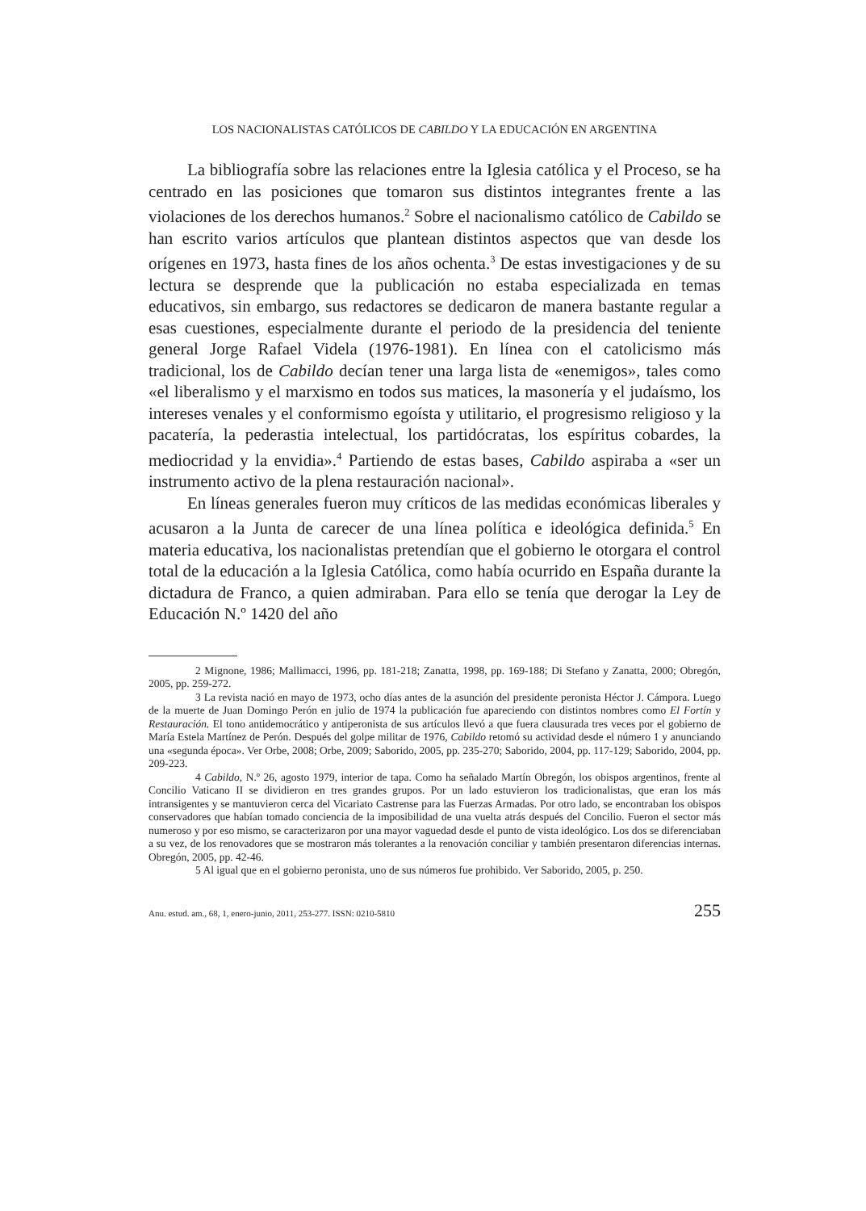LOS NACIONALISTAS CATÓLICOS DE CABILDO Y LA EDUCACIÓN EN ARGENTINA
La bibliografía sobre las relaciones entre la Iglesia católica y el Proceso, se ha centrado en las posiciones que tomaron sus distintos integrantes frente a las violaciones de los derechos humanos.<sup>2</sup> Sobre el nacionalismo católico de Cabildo se han escrito varios artículos que plantean distintos aspectos que van desde los orígenes en 1973, hasta fines de los años ochenta.<sup>3</sup> De estas investigaciones y de su lectura se desprende que la publicación no estaba especializada en temas educativos, sin embargo, sus redactores se dedicaron de manera bastante regular a esas cuestiones, especialmente durante el periodo de la presidencia del teniente general Jorge Rafael Videla (1976-1981). En línea con el catolicismo más tradicional, los de Cabildo decían tener una larga lista de «enemigos», tales como «el liberalismo y el marxismo en todos sus matices, la masonería y el judaísmo, los intereses venales y el conformismo egoísta y utilitario, el progresismo religioso y la pacatería, la pederastia intelectual, los partidócratas, los espíritus cobardes, la mediocridad y la envidia».<sup>4</sup> Partiendo de estas bases, Cabildo aspiraba a «ser un instrumento activo de la plena restauración nacional».
En líneas generales fueron muy críticos de las medidas económicas liberales y acusaron a la Junta de carecer de una línea política e ideológica definida.<sup>5</sup> En materia educativa, los nacionalistas pretendían que el gobierno le otorgara el control total de la educación a la Iglesia Católica, como había ocurrido en España durante la dictadura de Franco, a quien admiraban. Para ello se tenía que derogar la Ley de Educación N.º 1420 del año
2 Mignone, 1986; Mallimacci, 1996, pp. 181-218; Zanatta, 1998, pp. 169-188; Di Stefano y Zanatta, 2000; Obregón, 2005, pp. 259-272.
3 La revista nació en mayo de 1973, ocho días antes de la asunción del presidente peronista Héctor J. Cámpora. Luego de la muerte de Juan Domingo Perón en julio de 1974 la publicación fue apareciendo con distintos nombres como El Fortín y Restauración. El tono antidemocrático y antiperonista de sus artículos llevó a que fuera clausurada tres veces por el gobierno de María Estela Martínez de Perón. Después del golpe militar de 1976, Cabildo retomó su actividad desde el número 1 y anunciando una «segunda época». Ver Orbe, 2008; Orbe, 2009; Saborido, 2005, pp. 235-270; Saborido, 2004, pp. 117-129; Saborido, 2004, pp. 209-223.
4 Cabildo, N.º 26, agosto 1979, interior de tapa. Como ha señalado Martín Obregón, los obispos argentinos, frente al Concilio Vaticano II se dividieron en tres grandes grupos. Por un lado estuvieron los tradicionalistas, que eran los más intransigentes y se mantuvieron cerca del Vicariato Castrense para las Fuerzas Armadas. Por otro lado, se encontraban los obispos conservadores que habían tomado conciencia de la imposibilidad de una vuelta atrás después del Concilio. Fueron el sector más numeroso y por eso mismo, se caracterizaron por una mayor vaguedad desde el punto de vista ideológico. Los dos se diferenciaban a su vez, de los renovadores que se mostraron más tolerantes a la renovación conciliar y también presentaron diferencias internas. Obregón, 2005, pp. 42-46.
5 Al igual que en el gobierno peronista, uno de sus números fue prohibido. Ver Saborido, 2005, p. 250.
Anu. estud. am., 68, 1, enero-junio, 2011, 253-277. ISSN: 0210-5810 255